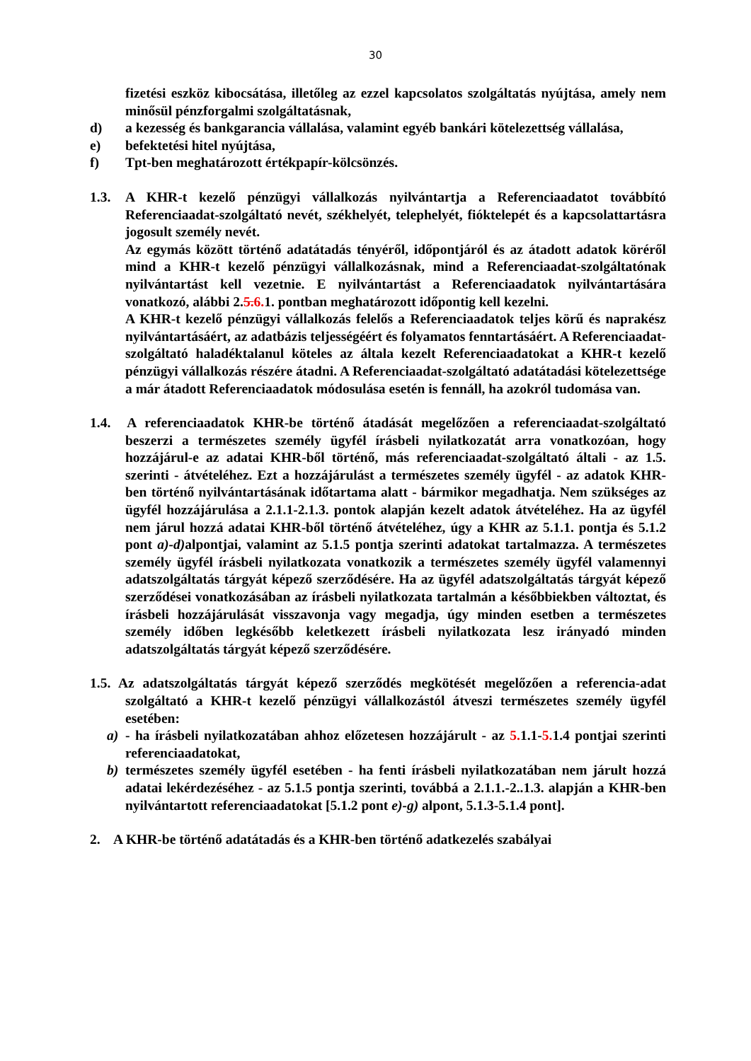30
fizetési eszköz kibocsátása, illetőleg az ezzel kapcsolatos szolgáltatás nyújtása, amely nem minősül pénzforgalmi szolgáltatásnak,
d) a kezesség és bankgarancia vállalása, valamint egyéb bankári kötelezettség vállalása,
e) befektetési hitel nyújtása,
f) Tpt-ben meghatározott értékpapír-kölcsönzés.
1.3. A KHR-t kezelő pénzügyi vállalkozás nyilvántartja a Referenciaadatot továbbító Referenciaadat-szolgáltató nevét, székhelyét, telephelyét, fióktelepét és a kapcsolattartásra jogosult személy nevét.
Az egymás között történő adatátadás tényéről, időpontjáról és az átadott adatok köréről mind a KHR-t kezelő pénzügyi vállalkozásnak, mind a Referenciaadat-szolgáltatónak nyilvántartást kell vezetnie. E nyilvántartást a Referenciaadatok nyilvántartására vonatkozó, alábbi 2.5.6. 1. pontban meghatározott időpontig kell kezelni.
A KHR-t kezelő pénzügyi vállalkozás felelős a Referenciaadatok teljes körű és naprakész nyilvántartásáért, az adatbázis teljességéért és folyamatos fenntartásáért. A Referenciaadat-szolgáltató haladéktalanul köteles az általa kezelt Referenciaadatokat a KHR-t kezelő pénzügyi vállalkozás részére átadni. A Referenciaadat-szolgáltató adatátadási kötelezettsége a már átadott Referenciaadatok módosulása esetén is fennáll, ha azokról tudomása van.
1.4. A referenciaadatok KHR-be történő átadását megelőzően a referenciaadat-szolgáltató beszerzi a természetes személy ügyfél írásbeli nyilatkozatát arra vonatkozóan, hogy hozzájárul-e az adatai KHR-ből történő, más referenciaadat-szolgáltató általi - az 1.5. szerinti - átvételéhez. Ezt a hozzájárulást a természetes személy ügyfél - az adatok KHR-ben történő nyilvántartásának időtartama alatt - bármikor megadhatja. Nem szükséges az ügyfél hozzájárulása a 2.1.1-2.1.3. pontok alapján kezelt adatok átvételéhez. Ha az ügyfél nem járul hozzá adatai KHR-ből történő átvételéhez, úgy a KHR az 5.1.1. pontja és 5.1.2 pont a)-d) alpontjai, valamint az 5.1.5 pontja szerinti adatokat tartalmazza. A természetes személy ügyfél írásbeli nyilatkozata vonatkozik a természetes személy ügyfél valamennyi adatszolgáltatás tárgyát képező szerződésére. Ha az ügyfél adatszolgáltatás tárgyát képező szerződései vonatkozásában az írásbeli nyilatkozata tartalmán a későbbiekben változtat, és írásbeli hozzájárulását visszavonja vagy megadja, úgy minden esetben a természetes személy időben legkésőbb keletkezett írásbeli nyilatkozata lesz irányadó minden adatszolgáltatás tárgyát képező szerződésére.
1.5. Az adatszolgáltatás tárgyát képező szerződés megkötését megelőzően a referencia-adat szolgáltató a KHR-t kezelő pénzügyi vállalkozástól átveszi természetes személy ügyfél esetében:
a) - ha írásbeli nyilatkozatában ahhoz előzetesen hozzájárult - az 5. 1.1-5. 1.4 pontjai szerinti referenciaadatokat,
b) természetes személy ügyfél esetében - ha fenti írásbeli nyilatkozatában nem járult hozzá adatai lekérdezéséhez - az 5.1.5 pontja szerinti, továbbá a 2.1.1.-2..1.3. alapján a KHR-ben nyilvántartott referenciaadatokat [5.1.2 pont e)-g) alpont, 5.1.3-5.1.4 pont].
2. A KHR-be történő adatátadás és a KHR-ben történő adatkezelés szabályai